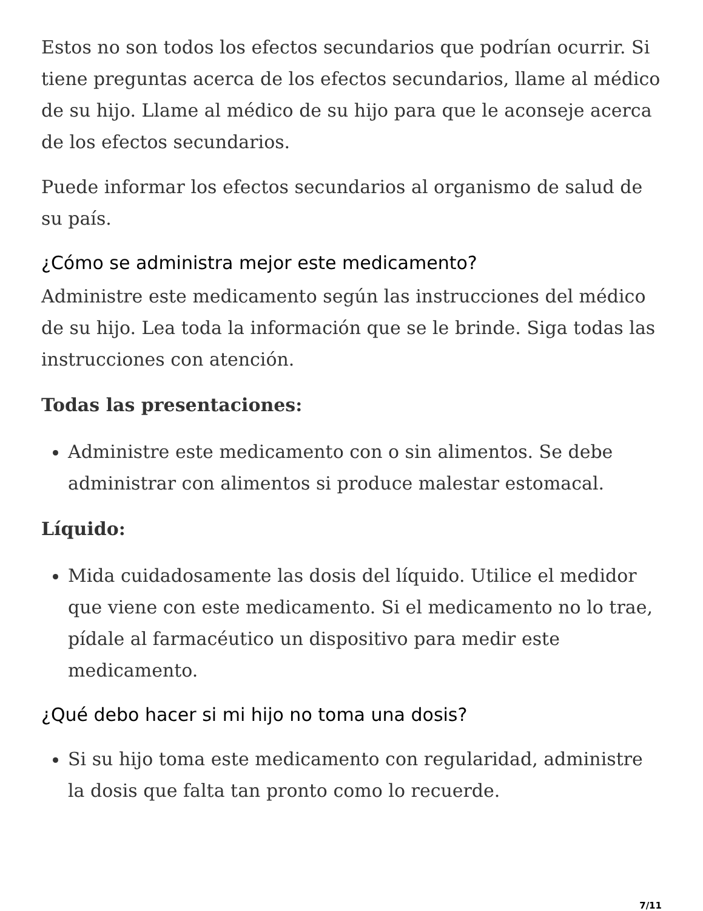Estos no son todos los efectos secundarios que podrían ocurrir. Si tiene preguntas acerca de los efectos secundarios, llame al médico de su hijo. Llame al médico de su hijo para que le aconseje acerca de los efectos secundarios.
Puede informar los efectos secundarios al organismo de salud de su país.
¿Cómo se administra mejor este medicamento?
Administre este medicamento según las instrucciones del médico de su hijo. Lea toda la información que se le brinde. Siga todas las instrucciones con atención.
Todas las presentaciones:
Administre este medicamento con o sin alimentos. Se debe administrar con alimentos si produce malestar estomacal.
Líquido:
Mida cuidadosamente las dosis del líquido. Utilice el medidor que viene con este medicamento. Si el medicamento no lo trae, pídale al farmacéutico un dispositivo para medir este medicamento.
¿Qué debo hacer si mi hijo no toma una dosis?
Si su hijo toma este medicamento con regularidad, administre la dosis que falta tan pronto como lo recuerde.
7/11